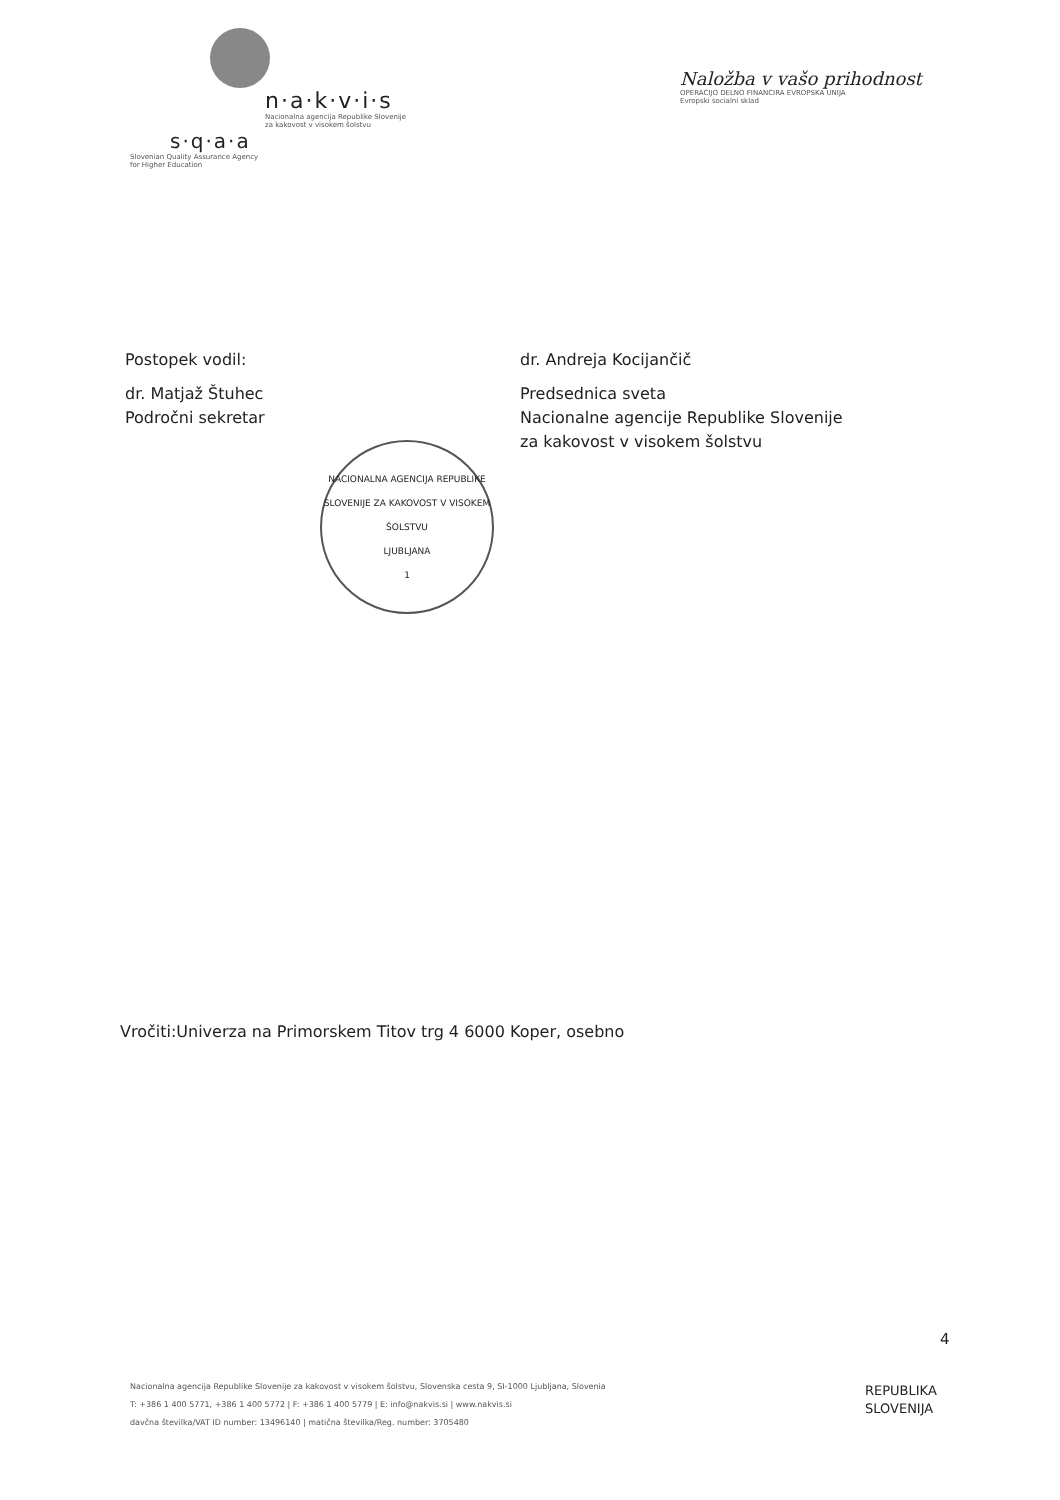n·a·k·v·i·s
Nacionalna agencija Republike Slovenije
za kakovost v visokem šolstvu
s·q·a·a
Slovenian Quality Assurance Agency
for Higher Education
Naložba v vašo prihodnost
OPERACIJO DELNO FINANCIRA EVROPSKA UNIJA
Evropski socialni sklad
Postopek vodil:
dr. Matjaž Štuhec
Področni sekretar
NACIONALNA AGENCIJA REPUBLIKE SLOVENIJE ZA KAKOVOST V VISOKEM ŠOLSTVU
LJUBLJANA
1
dr. Andreja Kocijančič
Predsednica sveta
Nacionalne agencije Republike Slovenije
za kakovost v visokem šolstvu
Vročiti:Univerza na Primorskem Titov trg 4 6000 Koper, osebno
4
Nacionalna agencija Republike Slovenije za kakovost v visokem šolstvu, Slovenska cesta 9, SI-1000 Ljubljana, Slovenia
T: +386 1 400 5771, +386 1 400 5772 | F: +386 1 400 5779 | E: info@nakvis.si | www.nakvis.si
davčna številka/VAT ID number: 13496140 | matična številka/Reg. number: 3705480
REPUBLIKA
SLOVENIJA